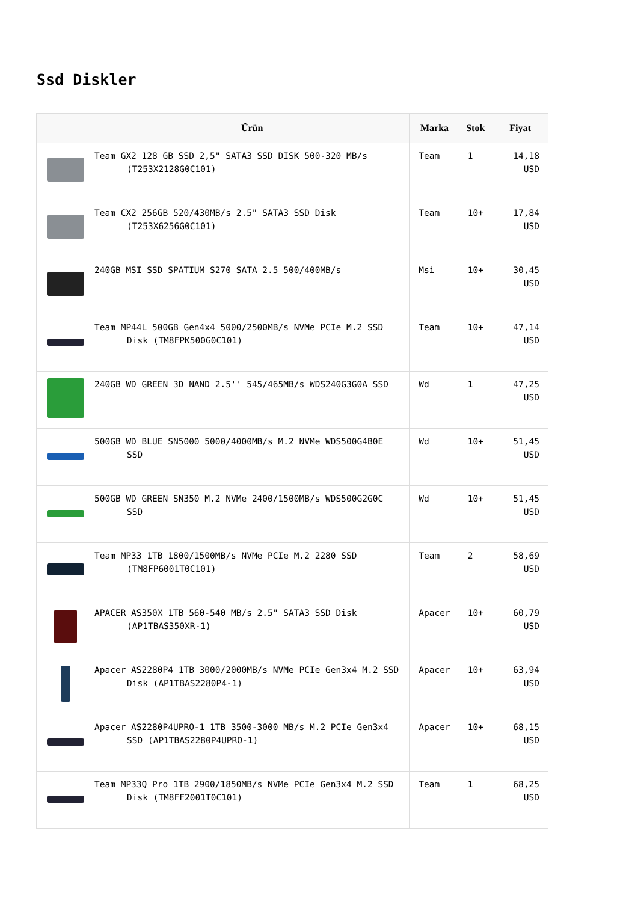Ssd Diskler
| | Ürün | Marka | Stok | Fiyat |
| --- | --- | --- | --- | --- |
| | Team GX2 128 GB SSD 2,5" SATA3 SSD DISK 500-320 MB/s (T253X2128G0C101) | Team | 1 | 14,18 USD |
| | Team CX2 256GB 520/430MB/s 2.5" SATA3 SSD Disk (T253X6256G0C101) | Team | 10+ | 17,84 USD |
| | 240GB MSI SSD SPATIUM S270 SATA 2.5 500/400MB/s | Msi | 10+ | 30,45 USD |
| | Team MP44L 500GB Gen4x4 5000/2500MB/s NVMe PCIe M.2 SSD Disk (TM8FPK500G0C101) | Team | 10+ | 47,14 USD |
| | 240GB WD GREEN 3D NAND 2.5'' 545/465MB/s WDS240G3G0A SSD | Wd | 1 | 47,25 USD |
| | 500GB WD BLUE SN5000 5000/4000MB/s M.2 NVMe WDS500G4B0E SSD | Wd | 10+ | 51,45 USD |
| | 500GB WD GREEN SN350 M.2 NVMe 2400/1500MB/s WDS500G2G0C SSD | Wd | 10+ | 51,45 USD |
| | Team MP33 1TB 1800/1500MB/s NVMe PCIe M.2 2280 SSD (TM8FP6001T0C101) | Team | 2 | 58,69 USD |
| | APACER AS350X 1TB 560-540 MB/s 2.5" SATA3 SSD Disk (AP1TBAS350XR-1) | Apacer | 10+ | 60,79 USD |
| | Apacer AS2280P4 1TB 3000/2000MB/s NVMe PCIe Gen3x4 M.2 SSD Disk (AP1TBAS2280P4-1) | Apacer | 10+ | 63,94 USD |
| | Apacer AS2280P4UPRO-1 1TB 3500-3000 MB/s M.2 PCIe Gen3x4 SSD (AP1TBAS2280P4UPRO-1) | Apacer | 10+ | 68,15 USD |
| | Team MP33Q Pro 1TB 2900/1850MB/s NVMe PCIe Gen3x4 M.2 SSD Disk (TM8FF2001T0C101) | Team | 1 | 68,25 USD |